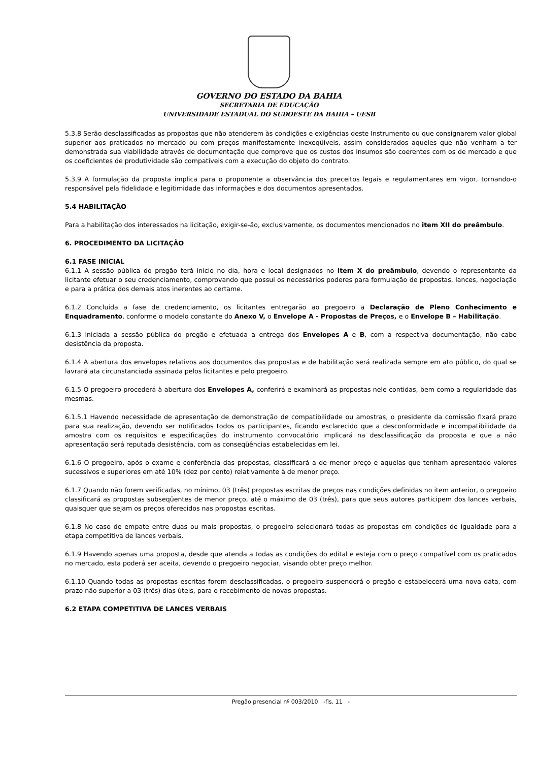GOVERNO DO ESTADO DA BAHIA
SECRETARIA DE EDUCAÇÃO
UNIVERSIDADE ESTADUAL DO SUDOESTE DA BAHIA – UESB
5.3.8 Serão desclassificadas as propostas que não atenderem às condições e exigências deste Instrumento ou que consignarem valor global superior aos praticados no mercado ou com preços manifestamente inexeqüíveis, assim considerados aqueles que não venham a ter demonstrada sua viabilidade através de documentação que comprove que os custos dos insumos são coerentes com os de mercado e que os coeficientes de produtividade são compatíveis com a execução do objeto do contrato.
5.3.9 A formulação da proposta implica para o proponente a observância dos preceitos legais e regulamentares em vigor, tornando-o responsável pela fidelidade e legitimidade das informações e dos documentos apresentados.
5.4 HABILITAÇÃO
Para a habilitação dos interessados na licitação, exigir-se-ão, exclusivamente, os documentos mencionados no item XII do preâmbulo.
6. PROCEDIMENTO DA LICITAÇÃO
6.1 FASE INICIAL
6.1.1 A sessão pública do pregão terá início no dia, hora e local designados no item X do preâmbulo, devendo o representante da licitante efetuar o seu credenciamento, comprovando que possui os necessários poderes para formulação de propostas, lances, negociação e para a prática dos demais atos inerentes ao certame.
6.1.2 Concluída a fase de credenciamento, os licitantes entregarão ao pregoeiro a Declaração de Pleno Conhecimento e Enquadramento, conforme o modelo constante do Anexo V, o Envelope A - Propostas de Preços, e o Envelope B – Habilitação.
6.1.3 Iniciada a sessão pública do pregão e efetuada a entrega dos Envelopes A e B, com a respectiva documentação, não cabe desistência da proposta.
6.1.4 A abertura dos envelopes relativos aos documentos das propostas e de habilitação será realizada sempre em ato público, do qual se lavrará ata circunstanciada assinada pelos licitantes e pelo pregoeiro.
6.1.5 O pregoeiro procederá à abertura dos Envelopes A, conferirá e examinará as propostas nele contidas, bem como a regularidade das mesmas.
6.1.5.1 Havendo necessidade de apresentação de demonstração de compatibilidade ou amostras, o presidente da comissão fixará prazo para sua realização, devendo ser notificados todos os participantes, ficando esclarecido que a desconformidade e incompatibilidade da amostra com os requisitos e especificações do instrumento convocatório implicará na desclassificação da proposta e que a não apresentação será reputada desistência, com as conseqüências estabelecidas em lei.
6.1.6 O pregoeiro, após o exame e conferência das propostas, classificará a de menor preço e aquelas que tenham apresentado valores sucessivos e superiores em até 10% (dez por cento) relativamente à de menor preço.
6.1.7 Quando não forem verificadas, no mínimo, 03 (três) propostas escritas de preços nas condições definidas no item anterior, o pregoeiro classificará as propostas subseqüentes de menor preço, até o máximo de 03 (três), para que seus autores participem dos lances verbais, quaisquer que sejam os preços oferecidos nas propostas escritas.
6.1.8 No caso de empate entre duas ou mais propostas, o pregoeiro selecionará todas as propostas em condições de igualdade para a etapa competitiva de lances verbais.
6.1.9 Havendo apenas uma proposta, desde que atenda a todas as condições do edital e esteja com o preço compatível com os praticados no mercado, esta poderá ser aceita, devendo o pregoeiro negociar, visando obter preço melhor.
6.1.10 Quando todas as propostas escritas forem desclassificadas, o pregoeiro suspenderá o pregão e estabelecerá uma nova data, com prazo não superior a 03 (três) dias úteis, para o recebimento de novas propostas.
6.2 ETAPA COMPETITIVA DE LANCES VERBAIS
Pregão presencial nº 003/2010 -fls. 11 -